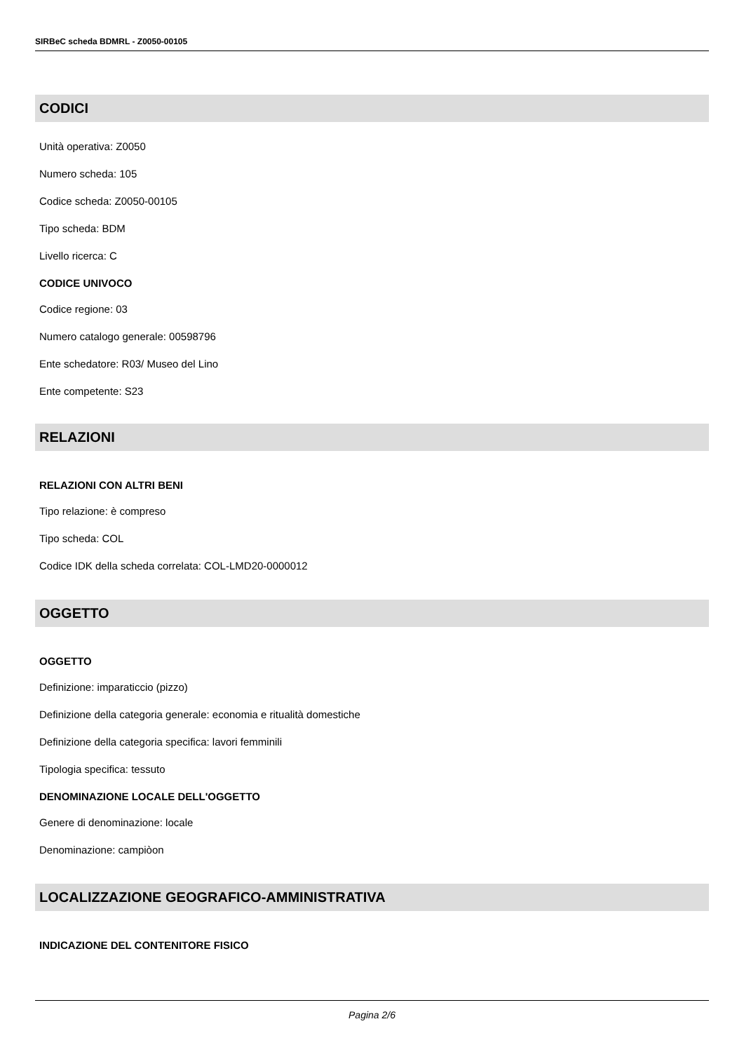SIRBeC scheda BDMRL - Z0050-00105
CODICI
Unità operativa: Z0050
Numero scheda: 105
Codice scheda: Z0050-00105
Tipo scheda: BDM
Livello ricerca: C
CODICE UNIVOCO
Codice regione: 03
Numero catalogo generale: 00598796
Ente schedatore: R03/ Museo del Lino
Ente competente: S23
RELAZIONI
RELAZIONI CON ALTRI BENI
Tipo relazione: è compreso
Tipo scheda: COL
Codice IDK della scheda correlata: COL-LMD20-0000012
OGGETTO
OGGETTO
Definizione: imparaticcio (pizzo)
Definizione della categoria generale: economia e ritualità domestiche
Definizione della categoria specifica: lavori femminili
Tipologia specifica: tessuto
DENOMINAZIONE LOCALE DELL'OGGETTO
Genere di denominazione: locale
Denominazione: campiòon
LOCALIZZAZIONE GEOGRAFICO-AMMINISTRATIVA
INDICAZIONE DEL CONTENITORE FISICO
Pagina 2/6